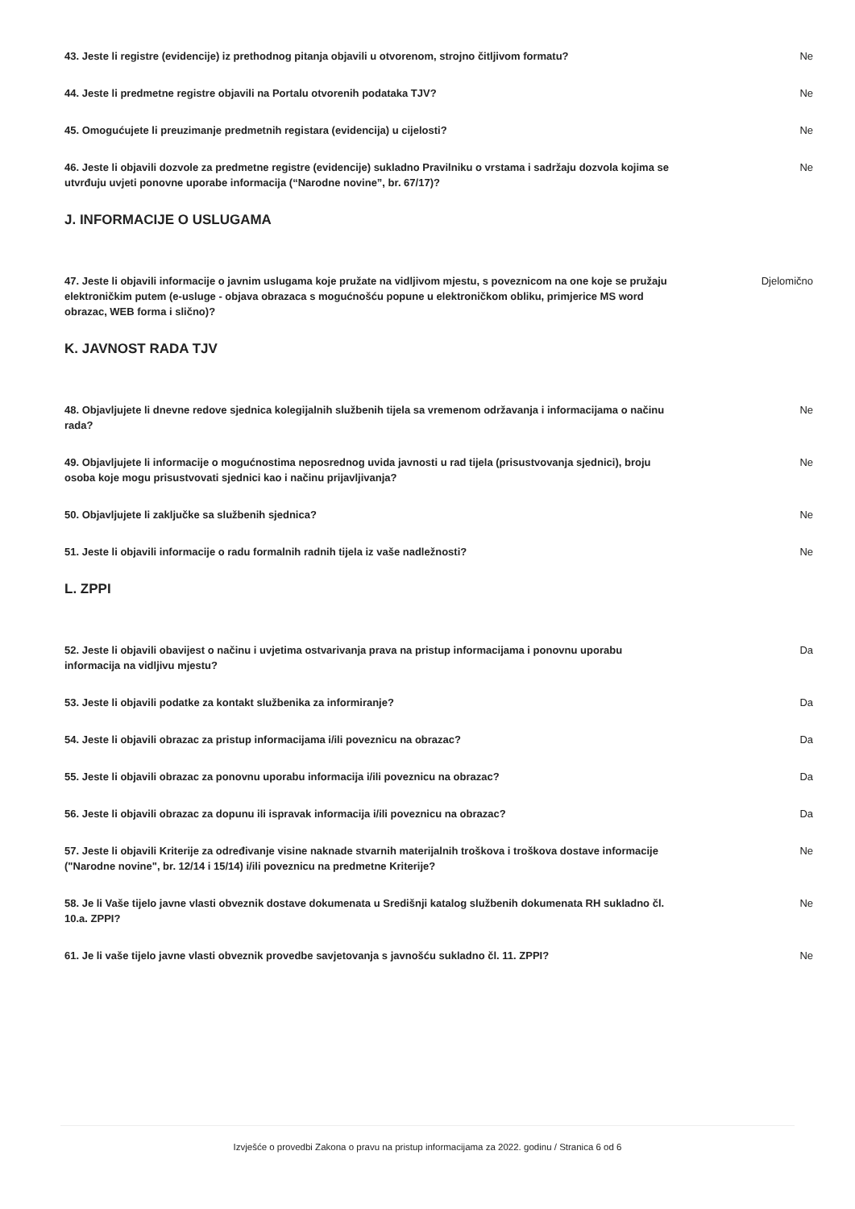43. Jeste li registre (evidencije) iz prethodnog pitanja objavili u otvorenom, strojno čitljivom formatu? Ne
44. Jeste li predmetne registre objavili na Portalu otvorenih podataka TJV? Ne
45. Omogućujete li preuzimanje predmetnih registara (evidencija) u cijelosti? Ne
46. Jeste li objavili dozvole za predmetne registre (evidencije) sukladno Pravilniku o vrstama i sadržaju dozvola kojima se utvrđuju uvjeti ponovne uporabe informacija (“Narodne novine”, br. 67/17)? Ne
J. INFORMACIJE O USLUGAMA
47. Jeste li objavili informacije o javnim uslugama koje pružate na vidljivom mjestu, s poveznicom na one koje se pružaju elektroničkim putem (e-usluge - objava obrazaca s mogućnošću popune u elektroničkom obliku, primjerice MS word obrazac, WEB forma i slično)? Djelomično
K. JAVNOST RADA TJV
48. Objavljujete li dnevne redove sjednica kolegijalnih službenih tijela sa vremenom održavanja i informacijama o načinu rada? Ne
49. Objavljujete li informacije o mogućnostima neposrednog uvida javnosti u rad tijela (prisustvovanja sjednici), broju osoba koje mogu prisustvovati sjednici kao i načinu prijavljivanja? Ne
50. Objavljujete li zaključke sa službenih sjednica? Ne
51. Jeste li objavili informacije o radu formalnih radnih tijela iz vaše nadležnosti? Ne
L. ZPPI
52. Jeste li objavili obavijest o načinu i uvjetima ostvarivanja prava na pristup informacijama i ponovnu uporabu informacija na vidljivu mjestu? Da
53. Jeste li objavili podatke za kontakt službenika za informiranje? Da
54. Jeste li objavili obrazac za pristup informacijama i/ili poveznicu na obrazac? Da
55. Jeste li objavili obrazac za ponovnu uporabu informacija i/ili poveznicu na obrazac? Da
56. Jeste li objavili obrazac za dopunu ili ispravak informacija i/ili poveznicu na obrazac? Da
57. Jeste li objavili Kriterije za određivanje visine naknade stvarnih materijalnih troškova i troškova dostave informacije ("Narodne novine", br. 12/14 i 15/14) i/ili poveznicu na predmetne Kriterije? Ne
58. Je li Vaše tijelo javne vlasti obveznik dostave dokumenata u Središnji katalog službenih dokumenata RH sukladno čl. 10.a. ZPPI? Ne
61. Je li vaše tijelo javne vlasti obveznik provedbe savjetovanja s javnošću sukladno čl. 11. ZPPI? Ne
Izvješće o provedbi Zakona o pravu na pristup informacijama za 2022. godinu / Stranica 6 od 6